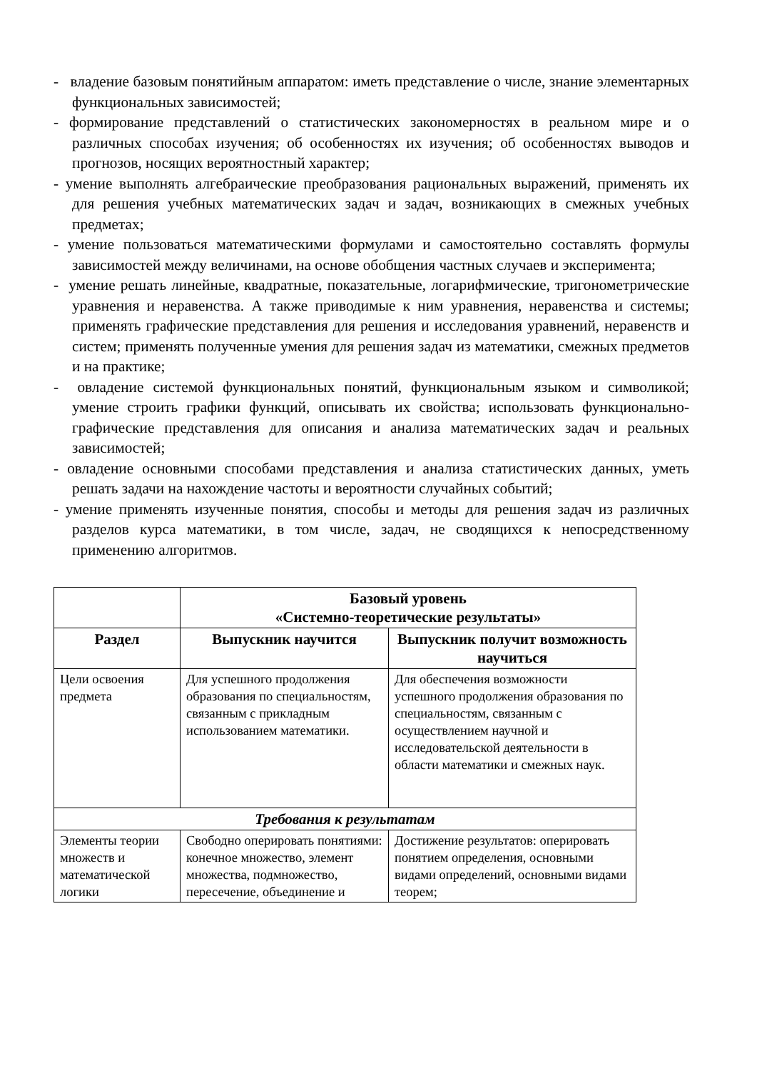- владение базовым понятийным аппаратом: иметь представление о числе, знание элементарных функциональных зависимостей;
- формирование представлений о статистических закономерностях в реальном мире и о различных способах изучения; об особенностях их изучения; об особенностях выводов и прогнозов, носящих вероятностный характер;
- умение выполнять алгебраические преобразования рациональных выражений, применять их для решения учебных математических задач и задач, возникающих в смежных учебных предметах;
- умение пользоваться математическими формулами и самостоятельно составлять формулы зависимостей между величинами, на основе обобщения частных случаев и эксперимента;
- умение решать линейные, квадратные, показательные, логарифмические, тригонометрические уравнения и неравенства. А также приводимые к ним уравнения, неравенства и системы; применять графические представления для решения и исследования уравнений, неравенств и систем; применять полученные умения для решения задач из математики, смежных предметов и на практике;
- овладение системой функциональных понятий, функциональным языком и символикой; умение строить графики функций, описывать их свойства; использовать функционально-графические представления для описания и анализа математических задач и реальных зависимостей;
- овладение основными способами представления и анализа статистических данных, уметь решать задачи на нахождение частоты и вероятности случайных событий;
- умение применять изученные понятия, способы и методы для решения задач из различных разделов курса математики, в том числе, задач, не сводящихся к непосредственному применению алгоритмов.
| | Базовый уровень «Системно-теоретические результаты» | |
| --- | --- | --- |
| Раздел | Выпускник научится | Выпускник получит возможность научиться |
| Цели освоения предмета | Для успешного продолжения образования по специальностям, связанным с прикладным использованием математики. | Для обеспечения возможности успешного продолжения образования по специальностям, связанным с осуществлением научной и исследовательской деятельности в области математики и смежных наук. |
| Требования к результатам | | |
| Элементы теории множеств и математической логики | Свободно оперировать понятиями: конечное множество, элемент множества, подмножество, пересечение, объединение и | Достижение результатов: оперировать понятием определения, основными видами определений, основными видами теорем; |